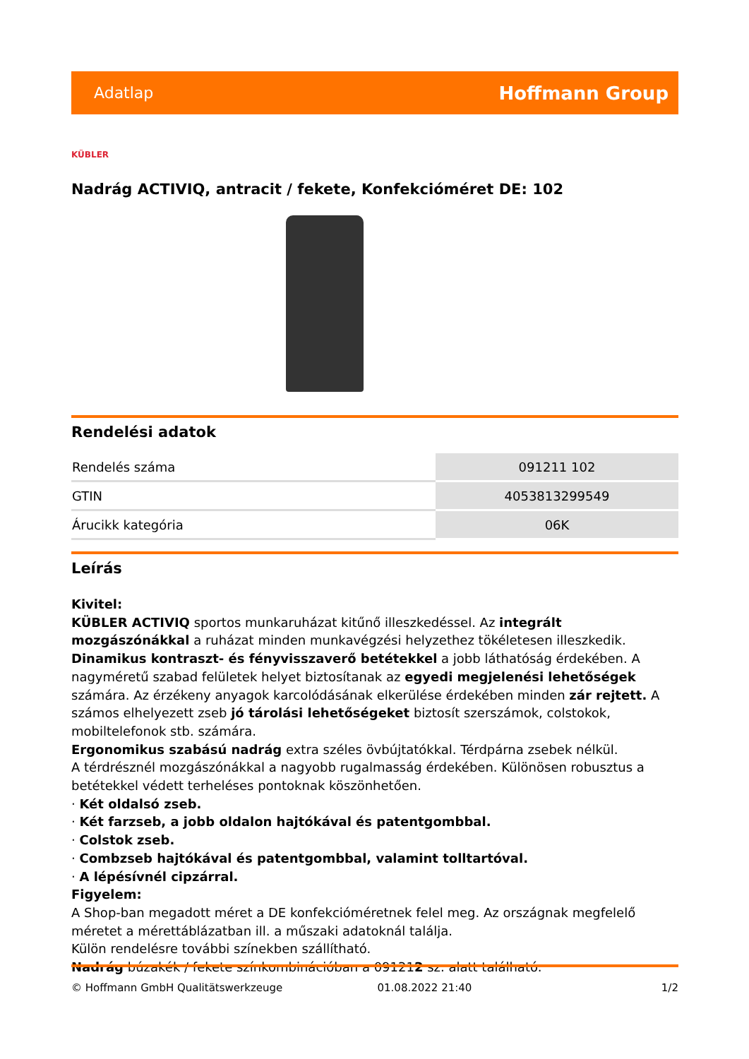Adatlap Hoffmann Group
KÜBLER
Nadrág ACTIVIQ, antracit / fekete, Konfekcióméret DE: 102
Rendelési adatok
| Rendelés száma | 091211 102 |
| GTIN | 4053813299549 |
| Árucikk kategória | 06K |
Leírás
Kivitel:
KÜBLER ACTIVIQ sportos munkaruházat kitűnő illeszkedéssel. Az integrált mozgászónákkal a ruházat minden munkavégzési helyzethez tökéletesen illeszkedik. Dinamikus kontraszt- és fényvisszaverő betétekkel a jobb láthatóság érdekében. A nagyméretű szabad felületek helyet biztosítanak az egyedi megjelenési lehetőségek számára. Az érzékeny anyagok karcolódásának elkerülése érdekében minden zár rejtett. A számos elhelyezett zseb jó tárolási lehetőségeket biztosít szerszámok, colstokok, mobiltelefonok stb. számára.
Ergonomikus szabású nadrág extra széles övbújtatókkal. Térdpárna zsebek nélkül.
A térdrésznél mozgászónákkal a nagyobb rugalmasság érdekében. Különösen robusztus a betétekkel védett terheléses pontoknak köszönhetően.
· Két oldalsó zseb.
· Két farzseb, a jobb oldalon hajtókával és patentgombbal.
· Colstok zseb.
· Combzseb hajtókával és patentgombbal, valamint tolltartóval.
· A lépésívnél cipzárral.
Figyelem:
A Shop-ban megadott méret a DE konfekcióméretnek felel meg. Az országnak megfelelő méretet a mérettáblázatban ill. a műszaki adatoknál találja.
Külön rendelésre további színekben szállítható.
Nadrág búzakék / fekete színkombinációban a 091212 sz. alatt található.
© Hoffmann GmbH Qualitätswerkzeuge 01.08.2022 21:40 1/2